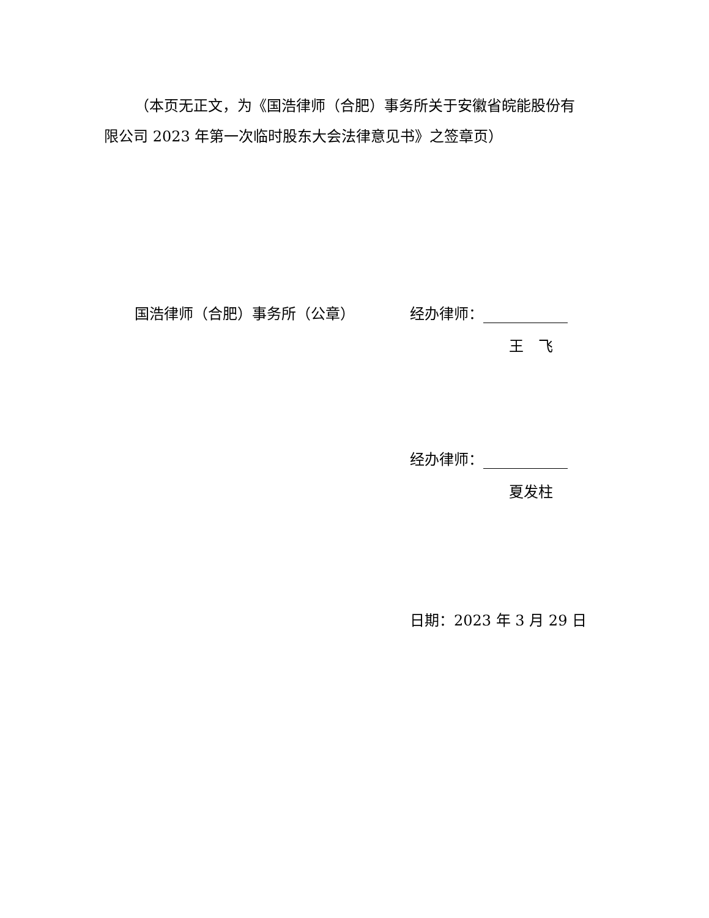（本页无正文，为《国浩律师（合肥）事务所关于安徽省皖能股份有限公司 2023 年第一次临时股东大会法律意见书》之签章页）
国浩律师（合肥）事务所（公章） 经办律师：
王　飞
经办律师：
夏发柱
日期：2023 年 3 月 29 日